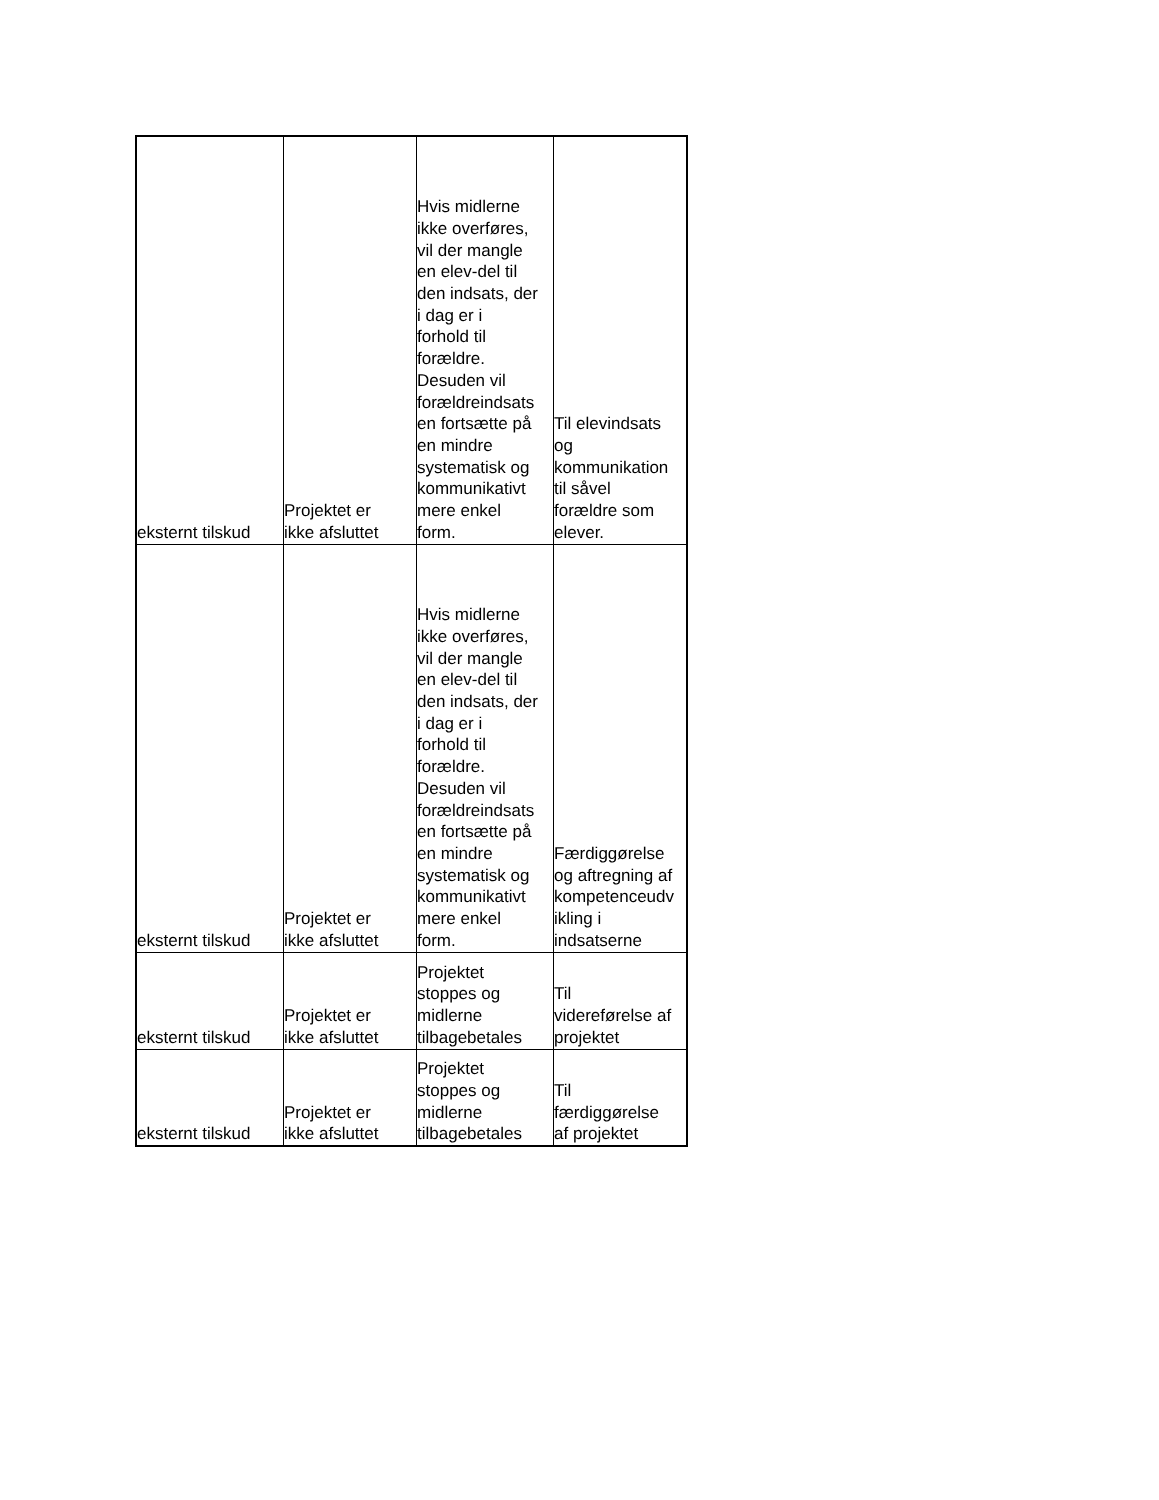| eksternt tilskud | Projektet er ikke afsluttet | Hvis midlerne ikke overføres, vil der mangle en elev-del til den indsats, der i dag er i forhold til forældre. Desuden vil forældreindsats en fortsætte på en mindre systematisk og kommunikativt mere enkel form. | Til elevindsats og kommunikation til såvel forældre som elever. |
| eksternt tilskud | Projektet er ikke afsluttet | Hvis midlerne ikke overføres, vil der mangle en elev-del til den indsats, der i dag er i forhold til forældre. Desuden vil forældreindsats en fortsætte på en mindre systematisk og kommunikativt mere enkel form. | Færdiggørelse og aftregning af kompetenceudv ikling i indsatserne |
| eksternt tilskud | Projektet er ikke afsluttet | Projektet stoppes og midlerne tilbagebetales | Til videreførelse af projektet |
| eksternt tilskud | Projektet er ikke afsluttet | Projektet stoppes og midlerne tilbagebetales | Til færdiggørelse af projektet |